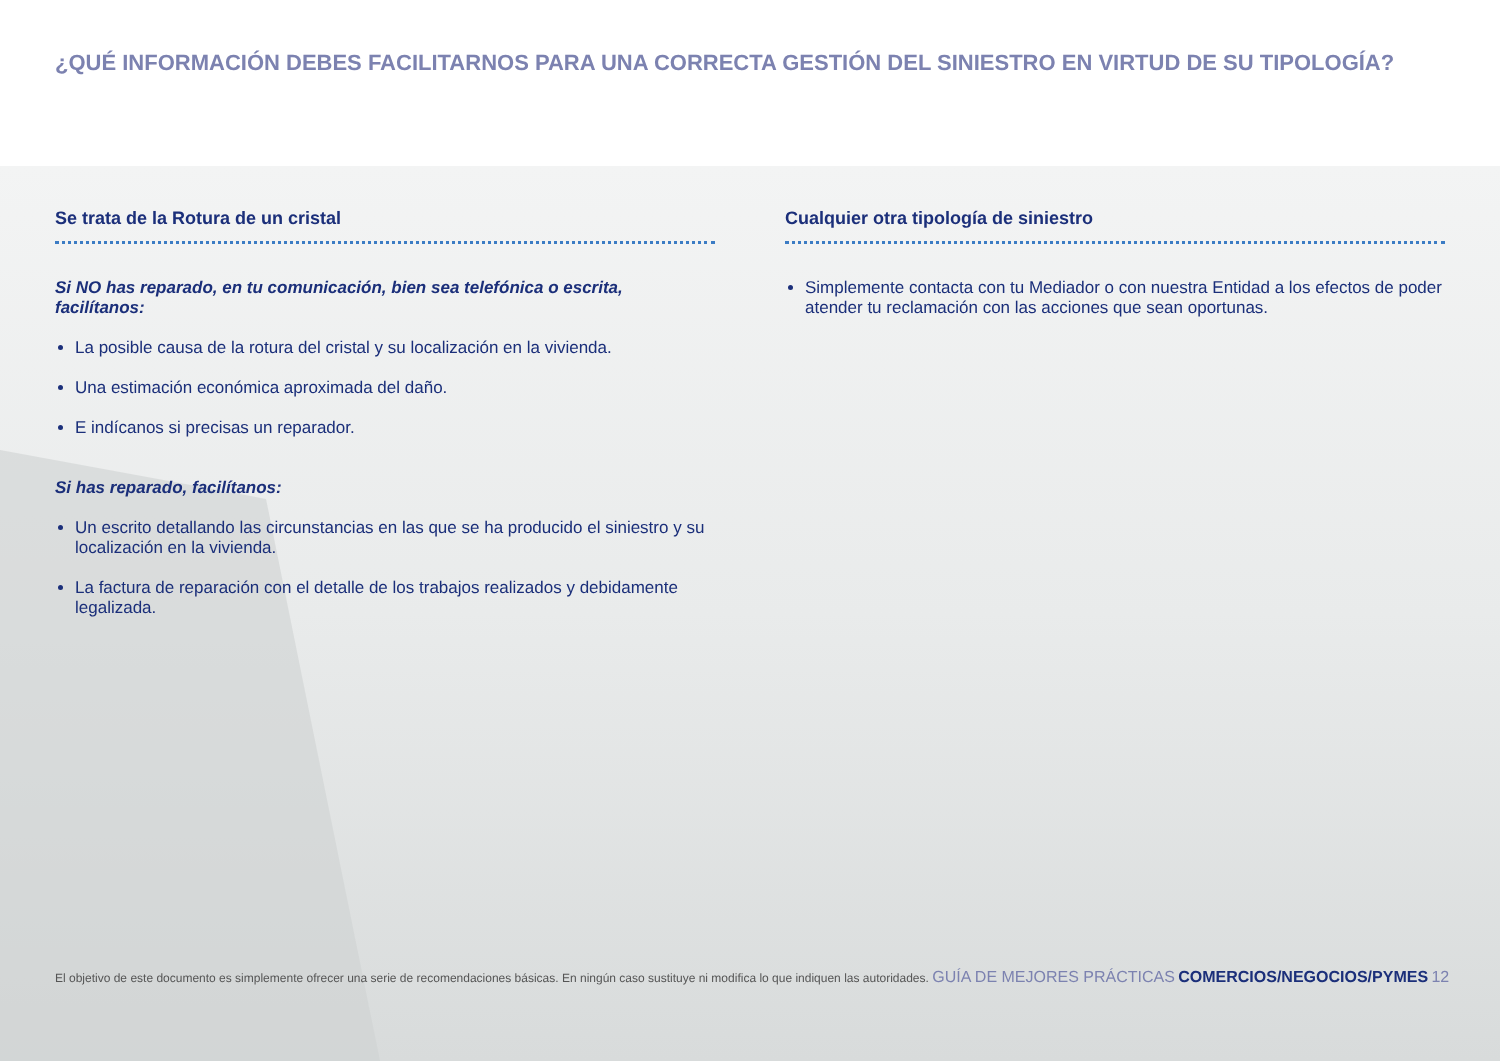¿QUÉ INFORMACIÓN DEBES FACILITARNOS PARA UNA CORRECTA GESTIÓN DEL SINIESTRO EN VIRTUD DE SU TIPOLOGÍA?
Se trata de la Rotura de un cristal
Si NO has reparado, en tu comunicación, bien sea telefónica o escrita, facilítanos:
La posible causa de la rotura del cristal y su localización en la vivienda.
Una estimación económica aproximada del daño.
E indícanos si precisas un reparador.
Si has reparado, facilítanos:
Un escrito detallando las circunstancias en las que se ha producido el siniestro y su localización en la vivienda.
La factura de reparación con el detalle de los trabajos realizados y debidamente legalizada.
Cualquier otra tipología de siniestro
Simplemente contacta con tu Mediador o con nuestra Entidad a los efectos de poder atender tu reclamación con las acciones que sean oportunas.
El objetivo de este documento es simplemente ofrecer una serie de recomendaciones básicas. En ningún caso sustituye ni modifica lo que indiquen las autoridades. GUÍA DE MEJORES PRÁCTICAS COMERCIOS/NEGOCIOS/PYMES 12